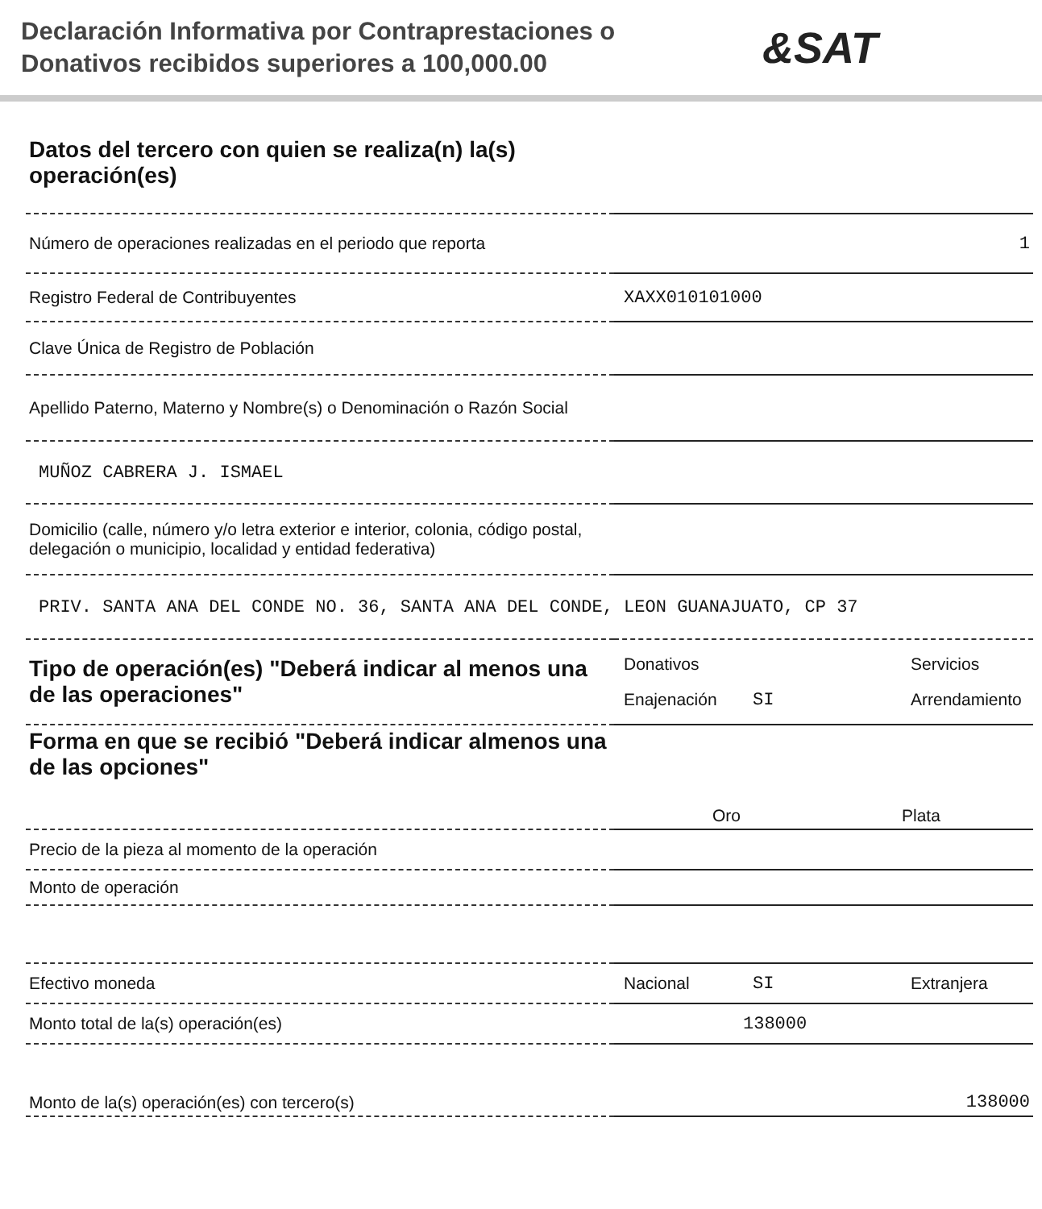Declaración Informativa por Contraprestaciones o Donativos recibidos superiores a 100,000.00
&SAT
| Datos del tercero con quien se realiza(n) la(s) operación(es) | |
| Número de operaciones realizadas en el periodo que reporta | 1 |
| Registro Federal de Contribuyentes | XAXX010101000 |
| Clave Única de Registro de Población | |
| Apellido Paterno, Materno y Nombre(s) o Denominación o Razón Social | |
| MUÑOZ CABRERA J. ISMAEL | |
| Domicilio (calle, número y/o letra exterior e interior, colonia, código postal, delegación o municipio, localidad y entidad federativa) | |
| PRIV. SANTA ANA DEL CONDE NO. 36, SANTA ANA DEL CONDE, LEON GUANAJUATO, CP 37 | |
| Tipo de operación(es) "Deberá indicar al menos una de las operaciones" | Donativos Servicios Enajenación SI Arrendamiento |
| Forma en que se recibió "Deberá indicar almenos una de las opciones" | Oro Plata |
| Precio de la pieza al momento de la operación | |
| Monto de operación | |
| Efectivo moneda | Nacional SI Extranjera |
| Monto total de la(s) operación(es) | 138000 |
| Monto de la(s) operación(es) con tercero(s) | 138000 |